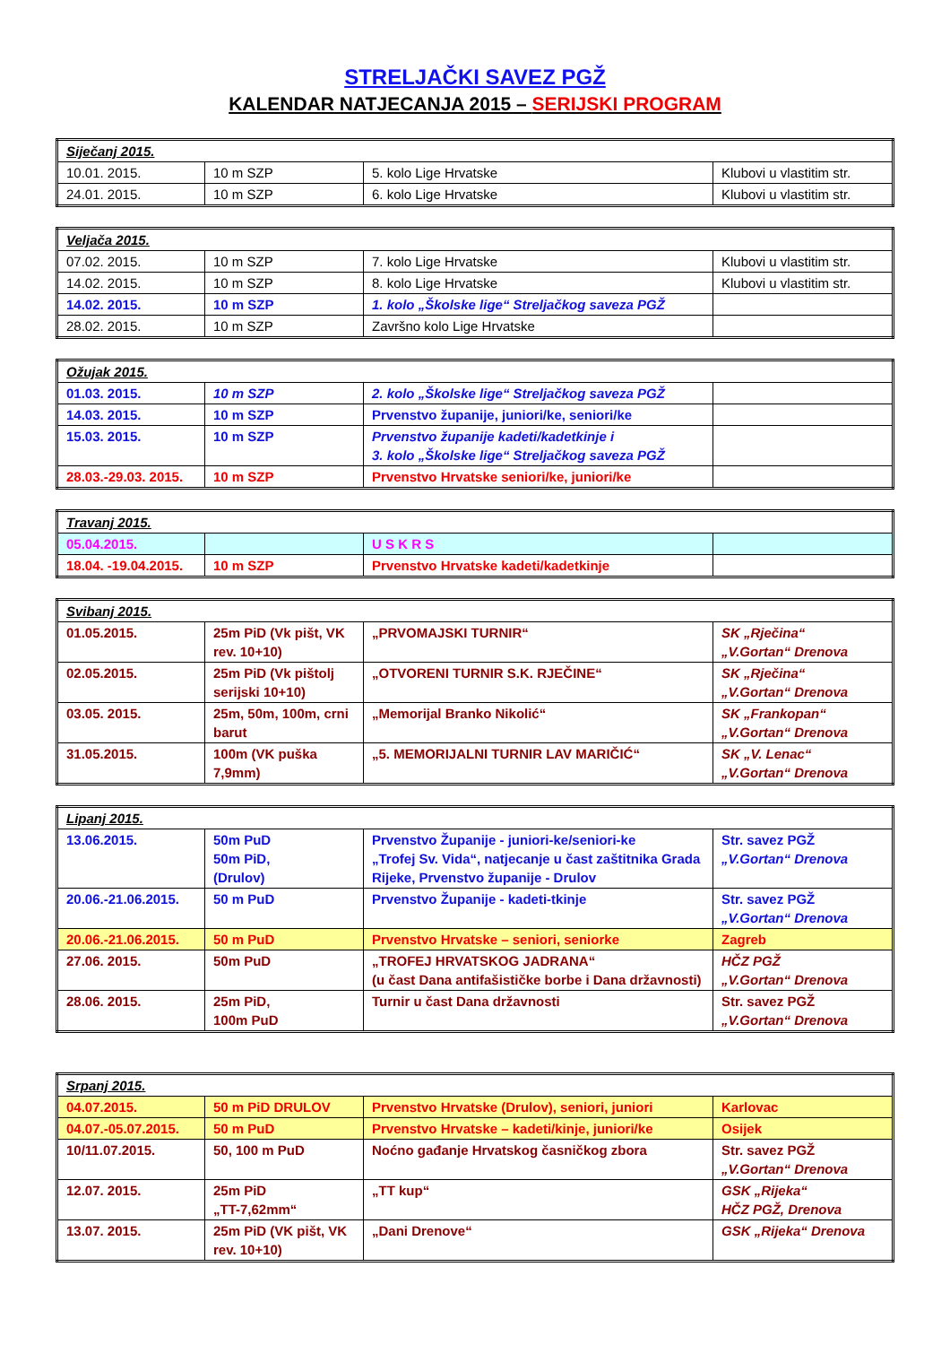STRELJAČKI SAVEZ PGŽ
KALENDAR NATJECANJA 2015 – SERIJSKI PROGRAM
| Siječanj 2015. | | | |
| --- | --- | --- | --- |
| 10.01. 2015. | 10 m SZP | 5. kolo Lige Hrvatske | Klubovi u vlastitim str. |
| 24.01. 2015. | 10 m SZP | 6. kolo Lige Hrvatske | Klubovi u vlastitim str. |
| Veljača 2015. | | | |
| --- | --- | --- | --- |
| 07.02. 2015. | 10 m SZP | 7. kolo Lige Hrvatske | Klubovi u vlastitim str. |
| 14.02. 2015. | 10 m SZP | 8. kolo Lige Hrvatske | Klubovi u vlastitim str. |
| 14.02. 2015. | 10 m SZP | 1. kolo „Školske lige“ Streljačkog saveza PGŽ | |
| 28.02. 2015. | 10 m SZP | Završno kolo Lige Hrvatske | |
| Ožujak 2015. | | | |
| --- | --- | --- | --- |
| 01.03. 2015. | 10 m SZP | 2. kolo „Školske lige“ Streljačkog saveza PGŽ | |
| 14.03. 2015. | 10 m SZP | Prvenstvo županije, juniori/ke, seniori/ke | |
| 15.03. 2015. | 10 m SZP | Prvenstvo županije kadeti/kadetkinje i 3. kolo „Školske lige“ Streljačkog saveza PGŽ | |
| 28.03.-29.03. 2015. | 10 m SZP | Prvenstvo Hrvatske seniori/ke, juniori/ke | |
| Travanj 2015. | | | |
| --- | --- | --- | --- |
| 05.04.2015. | | U S K R S | |
| 18.04. -19.04.2015. | 10 m SZP | Prvenstvo Hrvatske kadeti/kadetkinje | |
| Svibanj 2015. | | | |
| --- | --- | --- | --- |
| 01.05.2015. | 25m PiD (Vk pišt, VK rev. 10+10) | „PRVOMAJSKI TURNIR“ | SK „Rječina“ „V.Gortan“ Drenova |
| 02.05.2015. | 25m PiD (Vk pištolj serijski 10+10) | „OTVORENI TURNIR S.K. RJEČINE“ | SK „Rječina“ „V.Gortan“ Drenova |
| 03.05. 2015. | 25m, 50m, 100m, crni barut | „Memorijal Branko Nikolić“ | SK „Frankopan“ „V.Gortan“ Drenova |
| 31.05.2015. | 100m (VK puška 7,9mm) | „5. MEMORIJALNI TURNIR LAV MARIČIĆ“ | SK „V. Lenac“ „V.Gortan“ Drenova |
| Lipanj 2015. | | | |
| --- | --- | --- | --- |
| 13.06.2015. | 50m PuD 50m PiD, (Drulov) | Prvenstvo Županije - juniori-ke/seniori-ke „Trofej Sv. Vida“, natjecanje u čast zaštitnika Grada Rijeke, Prvenstvo županije - Drulov | Str. savez PGŽ „V.Gortan“ Drenova |
| 20.06.-21.06.2015. | 50 m PuD | Prvenstvo Županije - kadeti-tkinje | Str. savez PGŽ „V.Gortan“ Drenova |
| 20.06.-21.06.2015. | 50 m PuD | Prvenstvo Hrvatske – seniori, seniorke | Zagreb |
| 27.06. 2015. | 50m PuD | „TROFEJ HRVATSKOG JADRANA“ (u čast Dana antifašističke borbe i Dana državnosti) | HČZ PGŽ „V.Gortan“ Drenova |
| 28.06. 2015. | 25m PiD, 100m PuD | Turnir u čast Dana državnosti | Str. savez PGŽ „V.Gortan“ Drenova |
| Srpanj 2015. | | | |
| --- | --- | --- | --- |
| 04.07.2015. | 50 m PiD DRULOV | Prvenstvo Hrvatske (Drulov), seniori, juniori | Karlovac |
| 04.07.-05.07.2015. | 50 m PuD | Prvenstvo Hrvatske – kadeti/kinje, juniori/ke | Osijek |
| 10/11.07.2015. | 50, 100 m PuD | Noćno gađanje Hrvatskog časničkog zbora | Str. savez PGŽ „V.Gortan“ Drenova |
| 12.07. 2015. | 25m PiD „TT-7,62mm“ | „TT kup“ | GSK „Rijeka“ HČZ PGŽ, Drenova |
| 13.07. 2015. | 25m PiD (VK pišt, VK rev. 10+10) | „Dani Drenove“ | GSK „Rijeka“ Drenova |